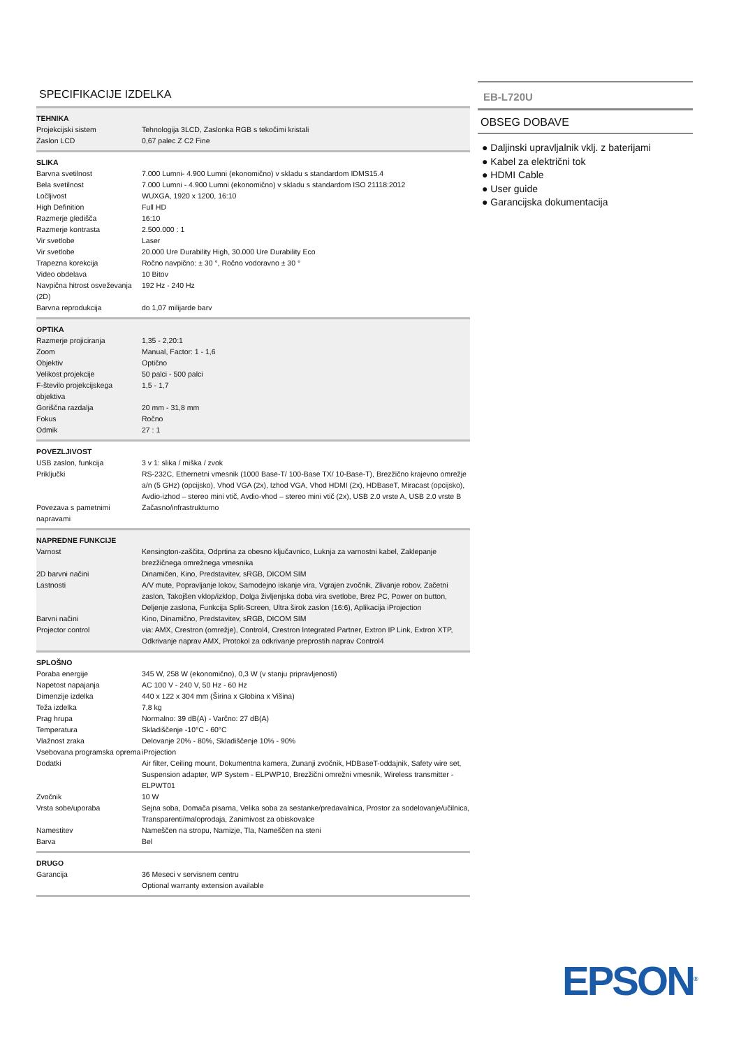SPECIFIKACIJE IZDELKA
| TEHNIKA | |
| --- | --- |
| Projekcijski sistem | Tehnologija 3LCD, Zaslonka RGB s tekočimi kristali |
| Zaslon LCD | 0,67 palec Z C2 Fine |
| SLIKA | |
| Barvna svetilnost | 7.000 Lumni- 4.900 Lumni (ekonomično) v skladu s standardom IDMS15.4 |
| Bela svetilnost | 7.000 Lumni - 4.900 Lumni (ekonomično) v skladu s standardom ISO 21118:2012 |
| Ločljivost | WUXGA, 1920 x 1200, 16:10 |
| High Definition | Full HD |
| Razmerje gledišča | 16:10 |
| Razmerje kontrasta | 2.500.000 : 1 |
| Vir svetlobe | Laser |
| Vir svetlobe | 20.000 Ure Durability High, 30.000 Ure Durability Eco |
| Trapezna korekcija | Ročno navpično: ± 30 °, Ročno vodoravno ± 30 ° |
| Video obdelava | 10 Bitov |
| Navpična hitrost osveževanja (2D) | 192 Hz - 240 Hz |
| Barvna reprodukcija | do 1,07 milijarde barv |
| OPTIKA | |
| Razmerje projiciranja | 1,35 - 2,20:1 |
| Zoom | Manual, Factor: 1 - 1,6 |
| Objektiv | Optično |
| Velikost projekcije | 50 palci - 500 palci |
| F-število projekcijskega objektiva | 1,5 - 1,7 |
| Goriščna razdalja | 20 mm - 31,8 mm |
| Fokus | Ročno |
| Odmik | 27 : 1 |
| POVEZLJIVOST | |
| USB zaslon, funkcija | 3 v 1: slika / miška / zvok |
| Priključki | RS-232C, Ethernetni vmesnik (1000 Base-T/ 100-Base TX/ 10-Base-T), Brezžično krajevno omrežje a/n (5 GHz) (opcijsko), Vhod VGA (2x), Izhod VGA, Vhod HDMI (2x), HDBaseT, Miracast (opcijsko), Avdio-izhod – stereo mini vtič, Avdio-vhod – stereo mini vtič (2x), USB 2.0 vrste A, USB 2.0 vrste B |
| Povezava s pametnimi napravami | Začasno/infrastrukturno |
| NAPREDNE FUNKCIJE | |
| Varnost | Kensington-zaščita, Odprtina za obesno ključavnico, Luknja za varnostni kabel, Zaklepanje brezžičnega omrežnega vmesnika |
| 2D barvni načini | Dinamičen, Kino, Predstavitev, sRGB, DICOM SIM |
| Lastnosti | A/V mute, Popravljanje lokov, Samodejno iskanje vira, Vgrajen zvočnik, Zlivanje robov, Začetni zaslon, Takojšen vklop/izklop, Dolga življenjska doba vira svetlobe, Brez PC, Power on button, Deljenje zaslona, Funkcija Split-Screen, Ultra širok zaslon (16:6), Aplikacija iProjection |
| Barvni načini | Kino, Dinamično, Predstavitev, sRGB, DICOM SIM |
| Projector control | via: AMX, Crestron (omrežje), Control4, Crestron Integrated Partner, Extron IP Link, Extron XTP, Odkrivanje naprav AMX, Protokol za odkrivanje preprostih naprav Control4 |
| SPLOŠNO | |
| Poraba energije | 345 W, 258 W (ekonomično), 0,3 W (v stanju pripravljenosti) |
| Napetost napajanja | AC 100 V - 240 V, 50 Hz - 60 Hz |
| Dimenzije izdelka | 440 x 122 x 304 mm (Širina x Globina x Višina) |
| Teža izdelka | 7,8 kg |
| Prag hrupa | Normalno: 39 dB(A) - Varčno: 27 dB(A) |
| Temperatura | Skladiščenje -10°C - 60°C |
| Vlažnost zraka | Delovanje 20% - 80%, Skladiščenje 10% - 90% |
| Vsebovana programska oprema | iProjection |
| Dodatki | Air filter, Ceiling mount, Dokumentna kamera, Zunanji zvočnik, HDBaseT-oddajnik, Safety wire set, Suspension adapter, WP System - ELPWP10, Brezžični omrežni vmesnik, Wireless transmitter - ELPWT01 |
| Zvočnik | 10 W |
| Vrsta sobe/uporaba | Sejna soba, Domača pisarna, Velika soba za sestanke/predavalnica, Prostor za sodelovanje/učilnica, Transparenti/maloprodaja, Zanimivost za obiskovalce |
| Namestitev | Nameščen na stropu, Namizje, Tla, Nameščen na steni |
| Barva | Bel |
| DRUGO | |
| Garancija | 36 Meseci v servisnem centru Optional warranty extension available |
EB-L720U
OBSEG DOBAVE
● Daljinski upravljalnik vklj. z baterijami
● Kabel za električni tok
● HDMI Cable
● User guide
● Garancijska dokumentacija
EPSON<sup>®</sup>